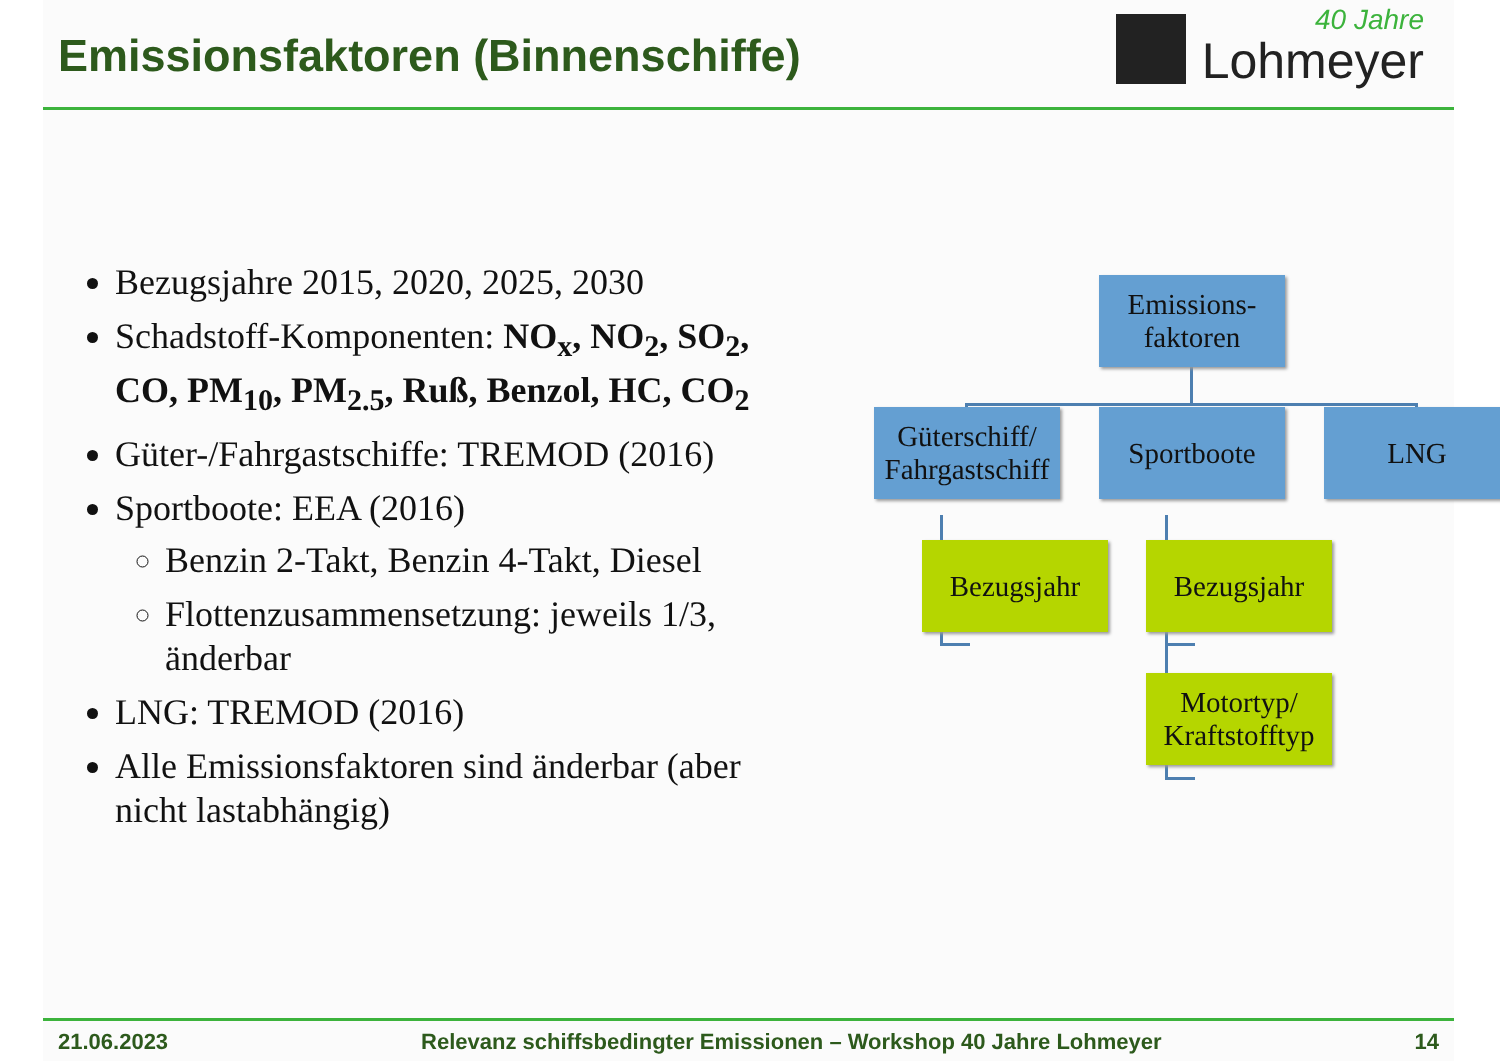Emissionsfaktoren (Binnenschiffe)
40 Jahre
Lohmeyer
Bezugsjahre 2015, 2020, 2025, 2030
Schadstoff-Komponenten: NO<sub>x</sub>, NO<sub>2</sub>, SO<sub>2</sub>, CO, PM<sub>10</sub>, PM<sub>2.5</sub>, Ruß, Benzol, HC, CO<sub>2</sub>
Güter-/Fahrgastschiffe: TREMOD (2016)
Sportboote: EEA (2016)
Benzin 2-Takt, Benzin 4-Takt, Diesel
Flottenzusammensetzung: jeweils 1/3, änderbar
LNG: TREMOD (2016)
Alle Emissionsfaktoren sind änderbar (aber nicht lastabhängig)
Emissions-
faktoren
Güterschiff/
Fahrgastschiff
Sportboote LNG
Bezugsjahr Bezugsjahr
Motortyp/
Kraftstofftyp
21.06.2023 Relevanz schiffsbedingter Emissionen – Workshop 40 Jahre Lohmeyer 14